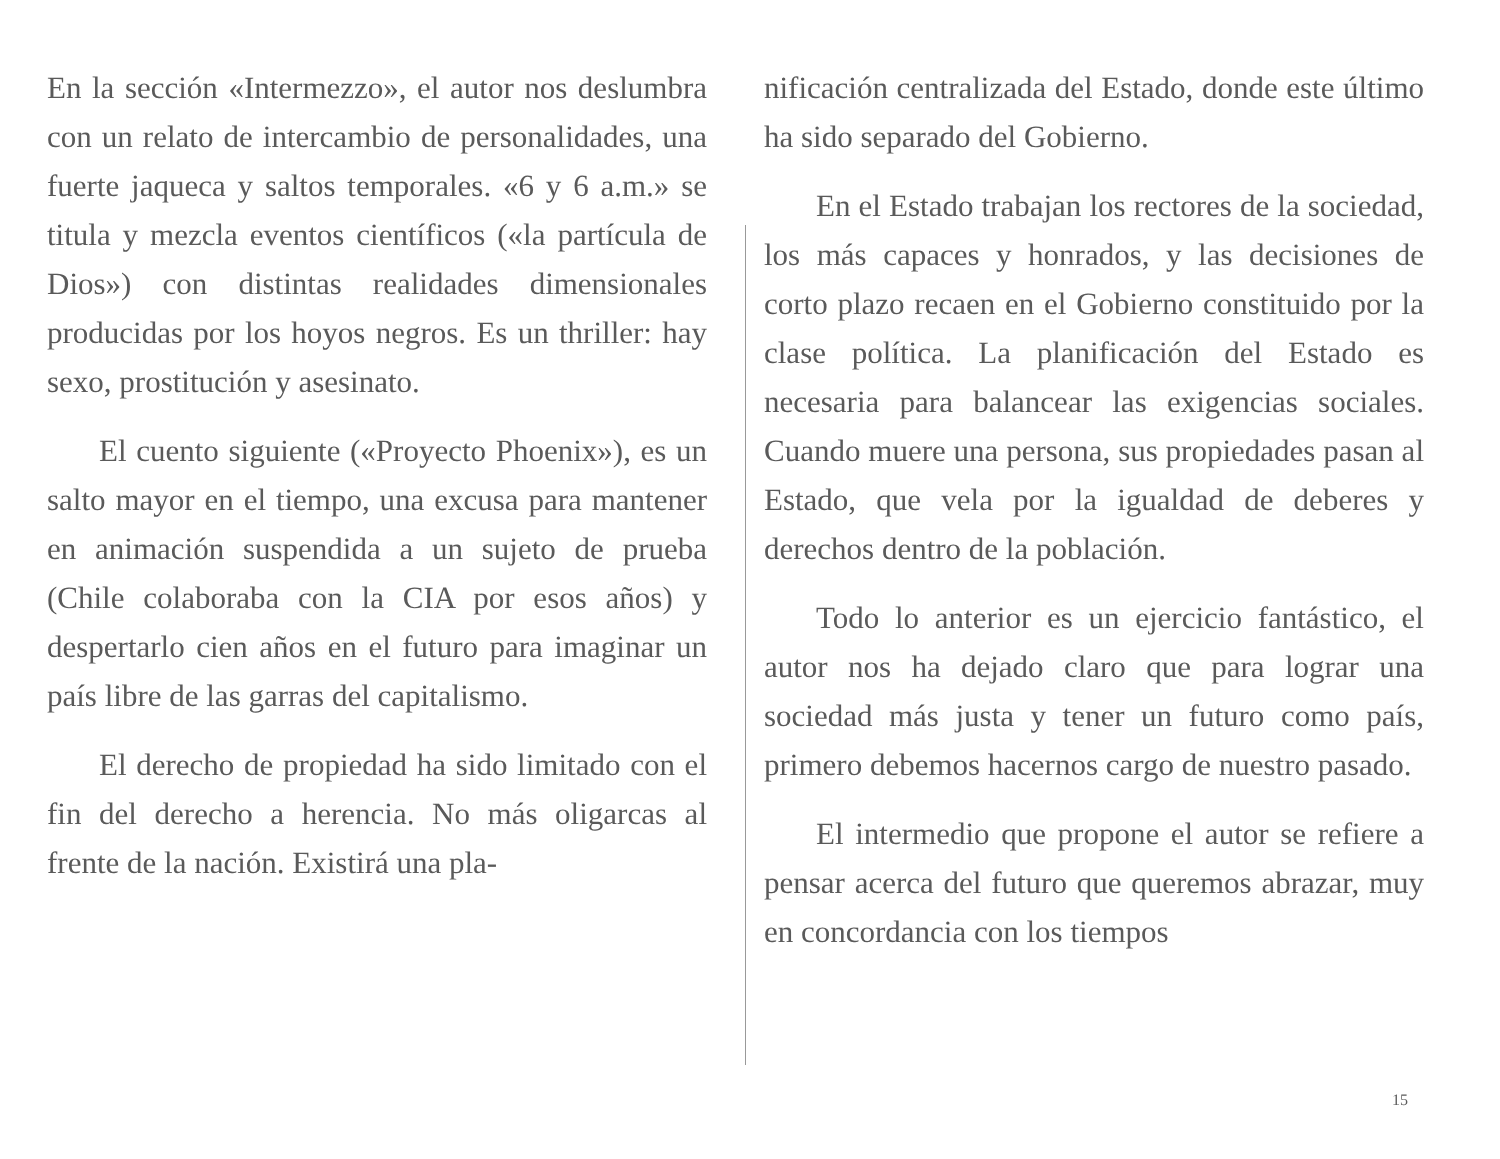En la sección «Intermezzo», el autor nos deslumbra con un relato de intercambio de personalidades, una fuerte jaqueca y saltos temporales. «6 y 6 a.m.» se titula y mezcla eventos científicos («la partícula de Dios») con distintas realidades dimensionales producidas por los hoyos negros. Es un thriller: hay sexo, prostitución y asesinato.
El cuento siguiente («Proyecto Phoenix»), es un salto mayor en el tiempo, una excusa para mantener en animación suspendida a un sujeto de prueba (Chile colaboraba con la CIA por esos años) y despertarlo cien años en el futuro para imaginar un país libre de las garras del capitalismo.
El derecho de propiedad ha sido limitado con el fin del derecho a herencia. No más oligarcas al frente de la nación. Existirá una pla-
nificación centralizada del Estado, donde este último ha sido separado del Gobierno.
En el Estado trabajan los rectores de la sociedad, los más capaces y honrados, y las decisiones de corto plazo recaen en el Gobierno constituido por la clase política. La planificación del Estado es necesaria para balancear las exigencias sociales. Cuando muere una persona, sus propiedades pasan al Estado, que vela por la igualdad de deberes y derechos dentro de la población.
Todo lo anterior es un ejercicio fantástico, el autor nos ha dejado claro que para lograr una sociedad más justa y tener un futuro como país, primero debemos hacernos cargo de nuestro pasado.
El intermedio que propone el autor se refiere a pensar acerca del futuro que queremos abrazar, muy en concordancia con los tiempos
15